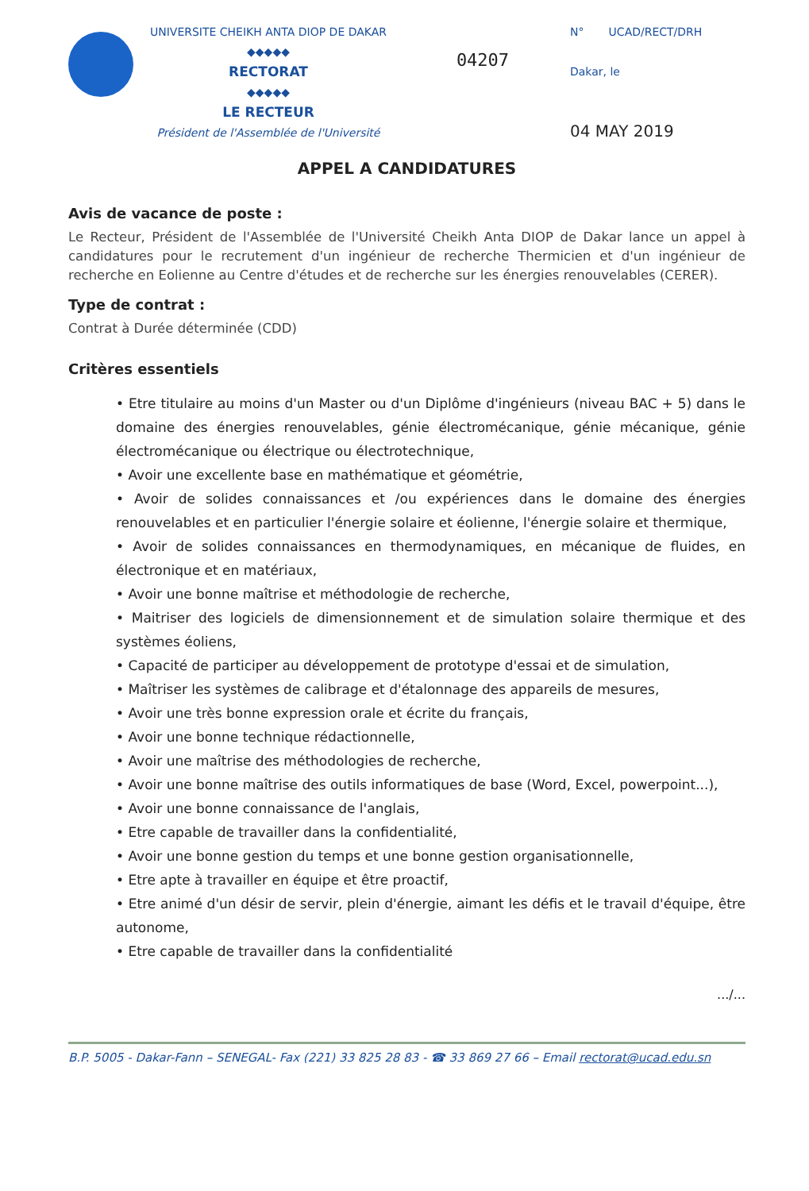UNIVERSITE CHEIKH ANTA DIOP DE DAKAR
◆◆◆◆◆
RECTORAT
◆◆◆◆◆
LE RECTEUR
Président de l'Assemblée de l'Université
04207
N° UCAD/RECT/DRH
Dakar, le
04 MAY 2019
APPEL A CANDIDATURES
Avis de vacance de poste :
Le Recteur, Président de l'Assemblée de l'Université Cheikh Anta DIOP de Dakar lance un appel à candidatures pour le recrutement d'un ingénieur de recherche Thermicien et d'un ingénieur de recherche en Eolienne au Centre d'études et de recherche sur les énergies renouvelables (CERER).
Type de contrat :
Contrat à Durée déterminée (CDD)
Critères essentiels
• Etre titulaire au moins d'un Master ou d'un Diplôme d'ingénieurs (niveau BAC + 5) dans le domaine des énergies renouvelables, génie électromécanique, génie mécanique, génie électromécanique ou électrique ou électrotechnique,
• Avoir une excellente base en mathématique et géométrie,
• Avoir de solides connaissances et /ou expériences dans le domaine des énergies renouvelables et en particulier l'énergie solaire et éolienne, l'énergie solaire et thermique,
• Avoir de solides connaissances en thermodynamiques, en mécanique de fluides, en électronique et en matériaux,
• Avoir une bonne maîtrise et méthodologie de recherche,
• Maitriser des logiciels de dimensionnement et de simulation solaire thermique et des systèmes éoliens,
• Capacité de participer au développement de prototype d'essai et de simulation,
• Maîtriser les systèmes de calibrage et d'étalonnage des appareils de mesures,
• Avoir une très bonne expression orale et écrite du français,
• Avoir une bonne technique rédactionnelle,
• Avoir une maîtrise des méthodologies de recherche,
• Avoir une bonne maîtrise des outils informatiques de base (Word, Excel, powerpoint...),
• Avoir une bonne connaissance de l'anglais,
• Etre capable de travailler dans la confidentialité,
• Avoir une bonne gestion du temps et une bonne gestion organisationnelle,
• Etre apte à travailler en équipe et être proactif,
• Etre animé d'un désir de servir, plein d'énergie, aimant les défis et le travail d'équipe, être autonome,
• Etre capable de travailler dans la confidentialité
.../...
B.P. 5005 - Dakar-Fann – SENEGAL- Fax (221) 33 825 28 83 - ☎ 33 869 27 66 – Email rectorat@ucad.edu.sn